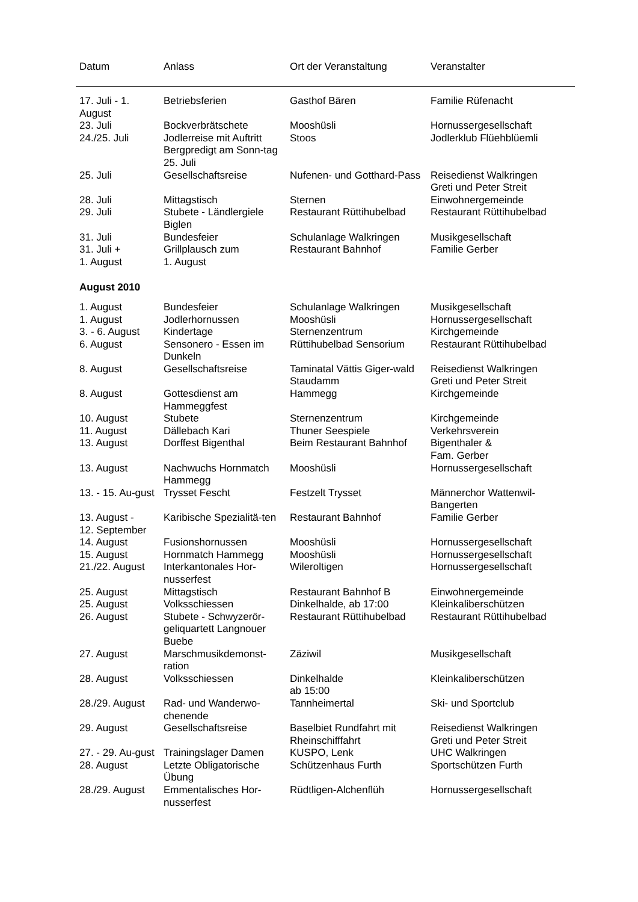| Datum | Anlass | Ort der Veranstaltung | Veranstalter |
| --- | --- | --- | --- |
| 17. Juli - 1. August | Betriebsferien | Gasthof Bären | Familie Rüfenacht |
| 23. Juli | Bockverbrätschete | Mooshüsli | Hornussergesellschaft |
| 24./25. Juli | Jodlerreise mit Auftritt Bergpredigt am Sonn-tag 25. Juli | Stoos | Jodlerklub Flüehblüemli |
| 25. Juli | Gesellschaftsreise | Nufenen- und Gotthard-Pass | Reisedienst Walkringen Greti und Peter Streit |
| 28. Juli | Mittagstisch | Sternen | Einwohnergemeinde |
| 29. Juli | Stubete - Ländlergiele Biglen | Restaurant Rüttihubelbad | Restaurant Rüttihubelbad |
| 31. Juli | Bundesfeier | Schulanlage Walkringen | Musikgesellschaft |
| 31. Juli + 1. August | Grillplausch zum 1. August | Restaurant Bahnhof | Familie Gerber |
| August 2010 | | | |
| 1. August | Bundesfeier | Schulanlage Walkringen | Musikgesellschaft |
| 1. August | Jodlerhornussen | Mooshüsli | Hornussergesellschaft |
| 3. - 6. August | Kindertage | Sternenzentrum | Kirchgemeinde |
| 6. August | Sensonero - Essen im Dunkeln | Rüttihubelbad Sensorium | Restaurant Rüttihubelbad |
| 8. August | Gesellschaftsreise | Taminatal Vättis Giger-wald Staudamm | Reisedienst Walkringen Greti und Peter Streit |
| 8. August | Gottesdienst am Hammeggfest | Hammegg | Kirchgemeinde |
| 10. August | Stubete | Sternenzentrum | Kirchgemeinde |
| 11. August | Dällebach Kari | Thuner Seespiele | Verkehrsverein |
| 13. August | Dorffest Bigenthal | Beim Restaurant Bahnhof | Bigenthaler & Fam. Gerber |
| 13. August | Nachwuchs Hornmatch Hammegg | Mooshüsli | Hornussergesellschaft |
| 13. - 15. Au-gust | Trysset Fescht | Festzelt Trysset | Männerchor Wattenwil-Bangerten |
| 13. August - 12. September | Karibische Spezialitä-ten | Restaurant Bahnhof | Familie Gerber |
| 14. August | Fusionshornussen | Mooshüsli | Hornussergesellschaft |
| 15. August | Hornmatch Hammegg | Mooshüsli | Hornussergesellschaft |
| 21./22. August | Interkantonales Hor-nusserfest | Wileroltigen | Hornussergesellschaft |
| 25. August | Mittagstisch | Restaurant Bahnhof B | Einwohnergemeinde |
| 25. August | Volksschiessen | Dinkelhalde, ab 17:00 | Kleinkaliberschützen |
| 26. August | Stubete - Schwyzerör-geliquartett Langnouer Buebe | Restaurant Rüttihubelbad | Restaurant Rüttihubelbad |
| 27. August | Marschmusikdemonst-ration | Zäziwil | Musikgesellschaft |
| 28. August | Volksschiessen | Dinkelhalde ab 15:00 | Kleinkaliberschützen |
| 28./29. August | Rad- und Wanderwo-chenende | Tannheimertal | Ski- und Sportclub |
| 29. August | Gesellschaftsreise | Baselbiet Rundfahrt mit Rheinschifffahrt | Reisedienst Walkringen Greti und Peter Streit |
| 27. - 29. Au-gust | Trainingslager Damen | KUSPO, Lenk | UHC Walkringen |
| 28. August | Letzte Obligatorische Übung | Schützenhaus Furth | Sportschützen Furth |
| 28./29. August | Emmentalisches Hor-nusserfest | Rüdtligen-Alchenflüh | Hornussergesellschaft |